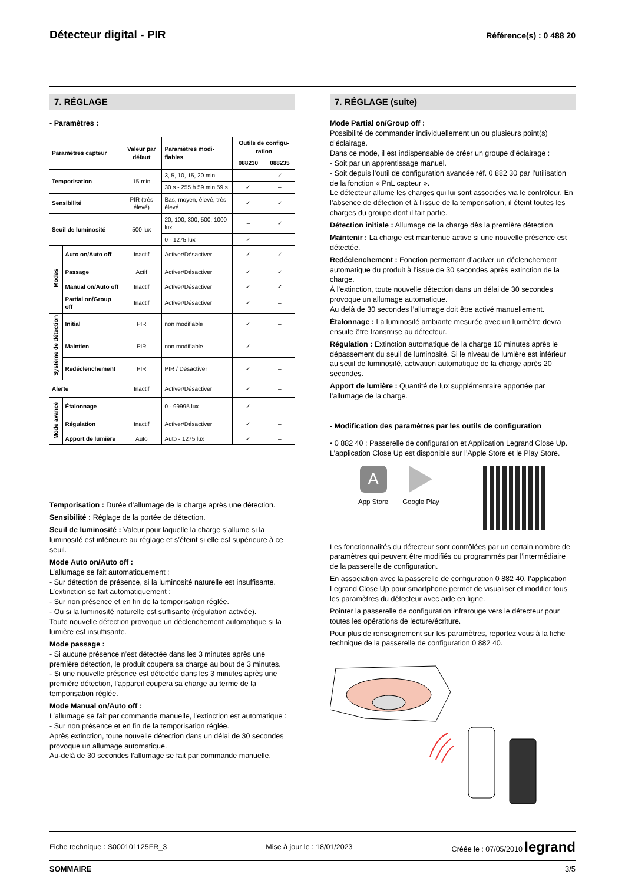Détecteur digital - PIR
Référence(s) : 0 488 20
7. RÉGLAGE
- Paramètres :
| Paramètres capteur | | Valeur par défaut | Paramètres modi-fiables | Outils de configu-ration | |
| --- | --- | --- | --- | --- | --- |
| | | | | 088230 | 088235 |
| Temporisation | | 15 min | 3, 5, 10, 15, 20 min | – | ✓ |
| | | | 30 s - 255 h 59 min 59 s | ✓ | – |
| Sensibilité | | PIR (très élevé) | Bas, moyen, élevé, très élevé | ✓ | ✓ |
| Seuil de luminosité | | 500 lux | 20, 100, 300, 500, 1000 lux | – | ✓ |
| | | | 0 - 1275 lux | ✓ | – |
| Modes | Auto on/Auto off | Inactif | Activer/Désactiver | ✓ | ✓ |
| | Passage | Actif | Activer/Désactiver | ✓ | ✓ |
| | Manual on/Auto off | Inactif | Activer/Désactiver | ✓ | ✓ |
| | Partial on/Group off | Inactif | Activer/Désactiver | ✓ | – |
| Système de détection | Initial | PIR | non modifiable | ✓ | – |
| | Maintien | PIR | non modifiable | ✓ | – |
| | Redéclenchement | PIR | PIR / Désactiver | ✓ | – |
| Alerte | | Inactif | Activer/Désactiver | ✓ | – |
| Mode avancé | Étalonnage | – | 0 - 99995 lux | ✓ | – |
| | Régulation | Inactif | Activer/Désactiver | ✓ | – |
| | Apport de lumière | Auto | Auto - 1275 lux | ✓ | – |
Temporisation : Durée d’allumage de la charge après une détection.
Sensibilité : Réglage de la portée de détection.
Seuil de luminosité : Valeur pour laquelle la charge s’allume si la luminosité est inférieure au réglage et s’éteint si elle est supérieure à ce seuil.
Mode Auto on/Auto off :
L’allumage se fait automatiquement :
- Sur détection de présence, si la luminosité naturelle est insuffisante.
L’extinction se fait automatiquement :
- Sur non présence et en fin de la temporisation réglée.
- Ou si la luminosité naturelle est suffisante (régulation activée).
Toute nouvelle détection provoque un déclenchement automatique si la lumière est insuffisante.
Mode passage :
- Si aucune présence n’est détectée dans les 3 minutes après une première détection, le produit coupera sa charge au bout de 3 minutes.
- Si une nouvelle présence est détectée dans les 3 minutes après une première détection, l’appareil coupera sa charge au terme de la temporisation réglée.
Mode Manual on/Auto off :
L’allumage se fait par commande manuelle, l’extinction est automatique :
- Sur non présence et en fin de la temporisation réglée.
Après extinction, toute nouvelle détection dans un délai de 30 secondes provoque un allumage automatique.
Au-delà de 30 secondes l’allumage se fait par commande manuelle.
7. RÉGLAGE (suite)
Mode Partial on/Group off :
Possibilité de commander individuellement un ou plusieurs point(s) d’éclairage.
Dans ce mode, il est indispensable de créer un groupe d’éclairage :
- Soit par un apprentissage manuel.
- Soit depuis l’outil de configuration avancée réf. 0 882 30 par l’utilisation de la fonction « PnL capteur ».
Le détecteur allume les charges qui lui sont associées via le contrôleur. En l’absence de détection et à l’issue de la temporisation, il éteint toutes les charges du groupe dont il fait partie.
Détection initiale : Allumage de la charge dès la première détection.
Maintenir : La charge est maintenue active si une nouvelle présence est détectée.
Redéclenchement : Fonction permettant d’activer un déclenchement automatique du produit à l’issue de 30 secondes après extinction de la charge.
À l’extinction, toute nouvelle détection dans un délai de 30 secondes provoque un allumage automatique.
Au delà de 30 secondes l’allumage doit être activé manuellement.
Étalonnage : La luminosité ambiante mesurée avec un luxmètre devra ensuite être transmise au détecteur.
Régulation : Extinction automatique de la charge 10 minutes après le dépassement du seuil de luminosité. Si le niveau de lumière est inférieur au seuil de luminosité, activation automatique de la charge après 20 secondes.
Apport de lumière : Quantité de lux supplémentaire apportée par l’allumage de la charge.
- Modification des paramètres par les outils de configuration
• 0 882 40 : Passerelle de configuration et Application Legrand Close Up. L’application Close Up est disponible sur l’Apple Store et le Play Store.
A
App Store
Google Play
Les fonctionnalités du détecteur sont contrôlées par un certain nombre de paramètres qui peuvent être modifiés ou programmés par l’intermédiaire de la passerelle de configuration.
En association avec la passerelle de configuration 0 882 40, l’application Legrand Close Up pour smartphone permet de visualiser et modifier tous les paramètres du détecteur avec aide en ligne.
Pointer la passerelle de configuration infrarouge vers le détecteur pour toutes les opérations de lecture/écriture.
Pour plus de renseignement sur les paramètres, reportez vous à la fiche technique de la passerelle de configuration 0 882 40.
Fiche technique : S000101125FR_3 Mise à jour le : 18/01/2023 Créée le : 07/05/2010 legrand
SOMMAIRE 3/5